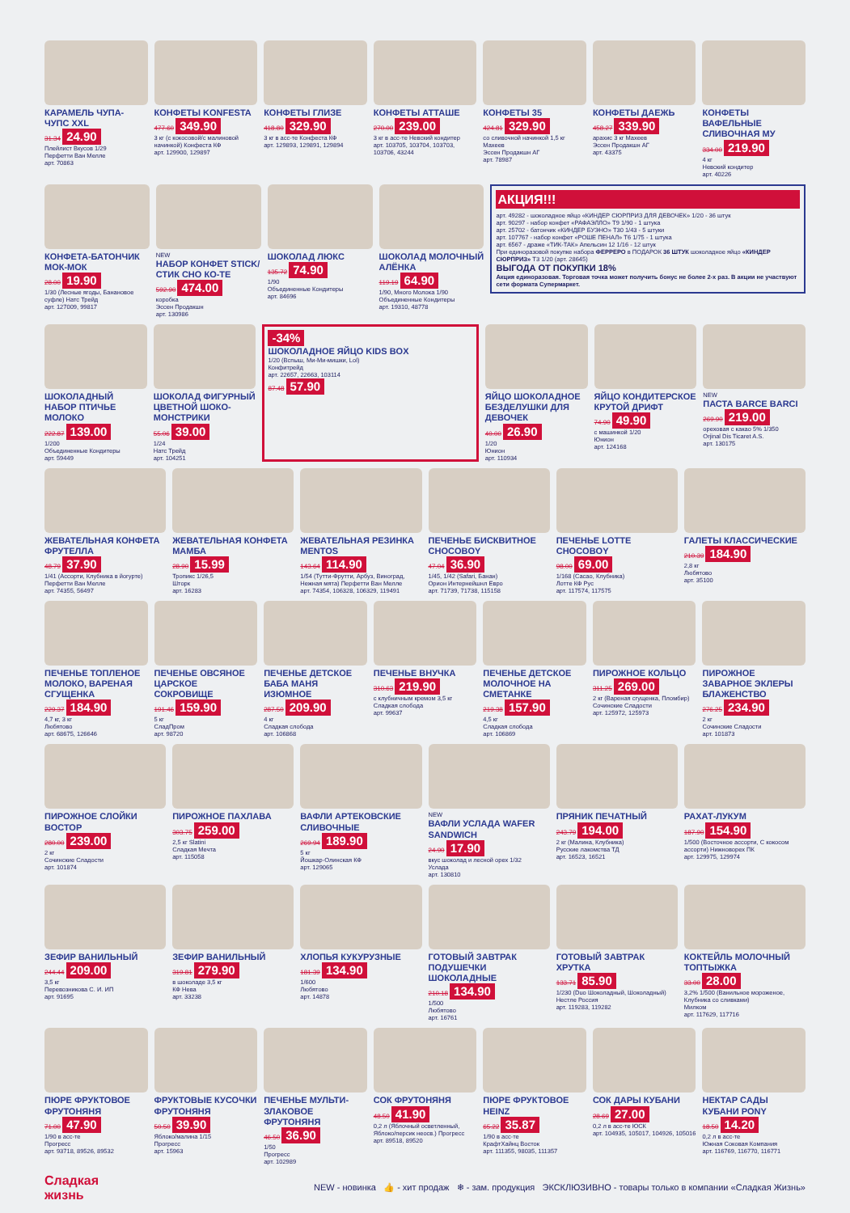КАРАМЕЛЬ ЧУПА-ЧУПС XXL
31.34 24.90
Плейлист Вкусов 1/29
Перфетти Ван Мелле
арт. 70863
КОНФЕТЫ KONFESTA
477.60 349.90
3 кг (с кокосовой/с малиновой начинкой) Конфеста КФ
арт. 129900, 129897
КОНФЕТЫ ГЛИЗЕ
418.80 329.90
3 кг в асс-те Конфеста КФ
арт. 129893, 129891, 129894
КОНФЕТЫ АТТАШЕ
270.00 239.00
3 кг в асс-те Невский кондитер
арт. 103705, 103704, 103703, 103706, 43244
КОНФЕТЫ 35
424.81 329.90
со сливочной начинкой 1,5 кг Махеев
Эссен Продакшн АГ
арт. 78987
КОНФЕТЫ ДАЕЖЬ
458.27 339.90
арахис 3 кг Махеев
Эссен Продакшн АГ
арт. 43375
КОНФЕТЫ ВАФЕЛЬНЫЕ СЛИВОЧНАЯ МУ
334.00 219.90
4 кг
Невский кондитер
арт. 40226
КОНФЕТА-БАТОНЧИК МОК-МОК
28.00 19.90
1/30 (Лесные ягоды, Банановое суфле) Натс Трейд
арт. 127009, 99817
NEW
НАБОР КОНФЕТ STICK/СТИК СНО КО-ТЕ
592.90 474.00
коробка
Эссен Продакшн
арт. 130986
ШОКОЛАД ЛЮКС
135.72 74.90
1/90
Объединенные Кондитеры
арт. 84696
ШОКОЛАД МОЛОЧНЫЙ АЛЁНКА
119.19 64.90
1/90, Много Молока 1/90
Объединенные Кондитеры
арт. 19310, 48778
АКЦИЯ!!!
арт. 49282 - шоколадное яйцо «КИНДЕР СЮРПРИЗ ДЛЯ ДЕВОЧЕК» 1/20 - 36 штук
арт. 90297 - набор конфет «РАФАЭЛЛО» Т9 1/90 - 1 штука
арт. 25702 - батончик «КИНДЕР БУЭНО» Т30 1/43 - 5 штуки
арт. 107767 - набор конфет «РОШЕ ПЕНАЛ» Т6 1/75 - 1 штука
арт. 6567 - драже «ТИК-ТАК» Апельсин 12 1/16 - 12 штук
При единоразовой покупке набора ФЕРРЕРО в ПОДАРОК 36 ШТУК шоколадное яйцо «КИНДЕР СЮРПРИЗ» Т3 1/20 (арт. 28645)
ВЫГОДА ОТ ПОКУПКИ 18%
Акция единоразовая. Торговая точка может получить бонус не более 2-х раз. В акции не участвуют сети формата Супермаркет.
ШОКОЛАДНЫЙ НАБОР ПТИЧЬЕ МОЛОКО
222.87 139.00
1/200
Объединенные Кондитеры
арт. 59449
ШОКОЛАД ФИГУРНЫЙ ЦВЕТНОЙ ШОКО-МОНСТРИКИ
55.06 39.00
1/24
Натс Трейд
арт. 104251
-34%
ШОКОЛАДНОЕ ЯЙЦО KIDS BOX
1/20 (Вспыш, Ми-Ми-мишки, Lol)
Конфитрейд
арт. 22657, 22663, 103114
87.48 57.90
ЯЙЦО ШОКОЛАДНОЕ БЕЗДЕЛУШКИ ДЛЯ ДЕВОЧЕК
40.00 26.90
1/20
Юнион
арт. 110934
ЯЙЦО КОНДИТЕРСКОЕ КРУТОЙ ДРИФТ
74.90 49.90
с машинкой 1/20
Юнион
арт. 124168
NEW
ПАСТА BARCE BARCI
269.90 219.00
ореховая с какао 5% 1/350
Orjinal Dis Ticaret A.S.
арт. 130175
ЖЕВАТЕЛЬНАЯ КОНФЕТА ФРУТЕЛЛА
48.79 37.90
1/41 (Ассорти, Клубника в йогурте) Перфетти Ван Мелле
арт. 74355, 56497
ЖЕВАТЕЛЬНАЯ КОНФЕТА МАМБА
28.90 15.99
Тропикс 1/26,5
Шторк
арт. 16283
ЖЕВАТЕЛЬНАЯ РЕЗИНКА MENTOS
143.64 114.90
1/54 (Тутти-Фрутти, Арбуз, Виноград, Нежная мята) Перфетти Ван Мелле
арт. 74354, 106328, 106329, 119491
ПЕЧЕНЬЕ БИСКВИТНОЕ CHOCOBOY
47.04 36.90
1/45, 1/42 (Safari, Банан)
Орион Интернейшнл Евро
арт. 71739, 71738, 115158
ПЕЧЕНЬЕ LOTTE CHOCOBOY
98.00 69.00
1/168 (Сacao, Клубника)
Лотте КФ Рус
арт. 117574, 117575
ГАЛЕТЫ КЛАССИЧЕСКИЕ
210.39 184.90
2,8 кг
Любятово
арт. 35100
ПЕЧЕНЬЕ ТОПЛЕНОЕ МОЛОКО, ВАРЕНАЯ СГУЩЕНКА
229.37 184.90
4,7 кг, 3 кг
Любятово
арт. 68675, 126646
ПЕЧЕНЬЕ ОВСЯНОЕ ЦАРСКОЕ СОКРОВИЩЕ
191.46 159.90
5 кг
СладПром
арт. 98720
ПЕЧЕНЬЕ ДЕТСКОЕ БАБА МАНЯ ИЗЮМНОЕ
287.50 209.90
4 кг
Сладкая слобода
арт. 106868
ПЕЧЕНЬЕ ВНУЧКА
310.63 219.90
с клубничным кремом 3,5 кг
Сладкая слобода
арт. 99637
ПЕЧЕНЬЕ ДЕТСКОЕ МОЛОЧНОЕ НА СМЕТАНКЕ
219.38 157.90
4,5 кг
Сладкая слобода
арт. 106869
ПИРОЖНОЕ КОЛЬЦО
311.25 269.00
2 кг (Вареная сгущенка, Пломбир) Сочинские Сладости
арт. 125972, 125973
ПИРОЖНОЕ ЗАВАРНОЕ ЭКЛЕРЫ БЛАЖЕНСТВО
276.25 234.90
2 кг
Сочинские Сладости
арт. 101873
ПИРОЖНОЕ СЛОЙКИ ВОСТОР
280.00 239.00
2 кг
Сочинские Сладости
арт. 101874
ПИРОЖНОЕ ПАХЛАВА
303.75 259.00
2,5 кг Slatini
Сладкая Мечта
арт. 115058
ВАФЛИ АРТЕКОВСКИЕ СЛИВОЧНЫЕ
269.94 189.90
5 кг
Йошкар-Олинская КФ
арт. 129065
NEW
ВАФЛИ УСЛАДА WAFER SANDWICH
24.90 17.90
вкус шоколад и лесной орех 1/32
Услада
арт. 130810
ПРЯНИК ПЕЧАТНЫЙ
243.79 194.00
2 кг (Малина, Клубника)
Русские лакомства ТД
арт. 16523, 16521
РАХАТ-ЛУКУМ
187.90 154.90
1/500 (Восточное ассорти, С кокосом ассорти) Нижноворех ПК
арт. 129975, 129974
ЗЕФИР ВАНИЛЬНЫЙ
244.44 209.00
3,5 кг
Перевозникова С. И. ИП
арт. 91695
ЗЕФИР ВАНИЛЬНЫЙ
319.81 279.90
в шоколаде 3,5 кг
КФ Нева
арт. 33238
ХЛОПЬЯ КУКУРУЗНЫЕ
181.39 134.90
1/600
Любятово
арт. 14878
ГОТОВЫЙ ЗАВТРАК ПОДУШЕЧКИ ШОКОЛАДНЫЕ
210.18 134.90
1/500
Любятово
арт. 16761
ГОТОВЫЙ ЗАВТРАК ХРУТКА
133.71 85.90
1/230 (Duo Шоколадный, Шоколадный) Нестле Россия
арт. 119283, 119282
КОКТЕЙЛЬ МОЛОЧНЫЙ ТОПТЫЖКА
33.00 28.00
3,2% 1/500 (Ванильное мороженое, Клубника со сливками)
Милком
арт. 117629, 117716
ПЮРЕ ФРУКТОВОЕ ФРУТОНЯНЯ
71.00 47.90
1/90 в асс-те
Прогресс
арт. 93718, 89526, 89532
ФРУКТОВЫЕ КУСОЧКИ ФРУТОНЯНЯ
50.50 39.90
Яблоко/малина 1/15
Прогресс
арт. 15963
ПЕЧЕНЬЕ МУЛЬТИ-ЗЛАКОВОЕ ФРУТОНЯНЯ
46.50 36.90
1/50
Прогресс
арт. 102989
СОК ФРУТОНЯНЯ
48.50 41.90
0,2 л (Яблочный осветленный, Яблоко/персик неосв.) Прогресс
арт. 89518, 89520
ПЮРЕ ФРУКТОВОЕ HEINZ
65.22 35.87
1/90 в асс-те
КрафтХайнц Восток
арт. 111355, 98035, 111357
СОК ДАРЫ КУБАНИ
28.69 27.00
0,2 л в асс-те ЮСК
арт. 104935, 105017, 104926, 105016
НЕКТАР САДЫ КУБАНИ PONY
18.50 14.20
0,2 л в асс-те
Южная Соковая Компания
арт. 116769, 116770, 116771
Сладкая
жизнь
NEW - новинка 👍 - хит продаж ❄ - зам. продукция ЭКСКЛЮЗИВНО - товары только в компании «Сладкая Жизнь»